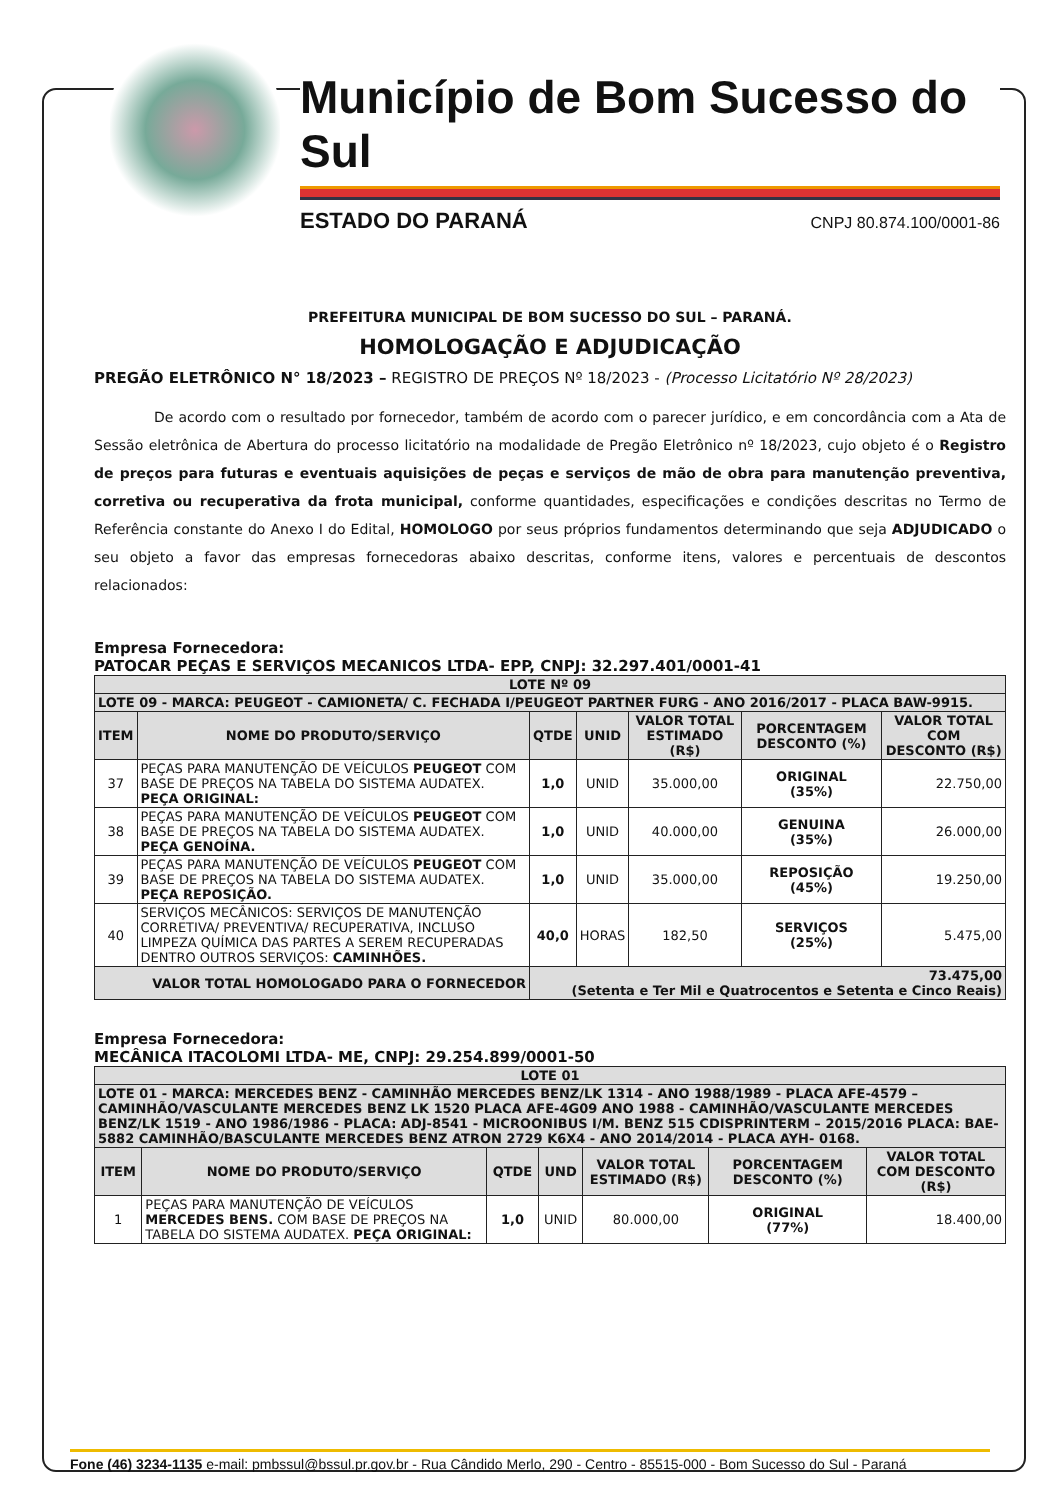Município de Bom Sucesso do Sul
ESTADO DO PARANÁ CNPJ 80.874.100/0001-86
PREFEITURA MUNICIPAL DE BOM SUCESSO DO SUL – PARANÁ.
HOMOLOGAÇÃO E ADJUDICAÇÃO
PREGÃO ELETRÔNICO N° 18/2023 – REGISTRO DE PREÇOS Nº 18/2023 - (Processo Licitatório Nº 28/2023)
De acordo com o resultado por fornecedor, também de acordo com o parecer jurídico, e em concordância com a Ata de Sessão eletrônica de Abertura do processo licitatório na modalidade de Pregão Eletrônico nº 18/2023, cujo objeto é o Registro de preços para futuras e eventuais aquisições de peças e serviços de mão de obra para manutenção preventiva, corretiva ou recuperativa da frota municipal, conforme quantidades, especificações e condições descritas no Termo de Referência constante do Anexo I do Edital, HOMOLOGO por seus próprios fundamentos determinando que seja ADJUDICADO o seu objeto a favor das empresas fornecedoras abaixo descritas, conforme itens, valores e percentuais de descontos relacionados:
Empresa Fornecedora:
PATOCAR PEÇAS E SERVIÇOS MECANICOS LTDA- EPP, CNPJ: 32.297.401/0001-41
| LOTE Nº 09 | | | | | | |
| --- | --- | --- | --- | --- | --- | --- |
| LOTE 09 - MARCA: PEUGEOT - CAMIONETA/ C. FECHADA I/PEUGEOT PARTNER FURG - ANO 2016/2017 - PLACA BAW-9915. | | | | | | |
| ITEM | NOME DO PRODUTO/SERVIÇO | QTDE | UNID | VALOR TOTAL ESTIMADO (R$) | PORCENTAGEM DESCONTO (%) | VALOR TOTAL COM DESCONTO (R$) |
| 37 | PEÇAS PARA MANUTENÇÃO DE VEÍCULOS PEUGEOT COM BASE DE PREÇOS NA TABELA DO SISTEMA AUDATEX. PEÇA ORIGINAL: | 1,0 | UNID | 35.000,00 | ORIGINAL (35%) | 22.750,00 |
| 38 | PEÇAS PARA MANUTENÇÃO DE VEÍCULOS PEUGEOT COM BASE DE PREÇOS NA TABELA DO SISTEMA AUDATEX. PEÇA GENOÍNA. | 1,0 | UNID | 40.000,00 | GENUINA (35%) | 26.000,00 |
| 39 | PEÇAS PARA MANUTENÇÃO DE VEÍCULOS PEUGEOT COM BASE DE PREÇOS NA TABELA DO SISTEMA AUDATEX. PEÇA REPOSIÇÃO. | 1,0 | UNID | 35.000,00 | REPOSIÇÃO (45%) | 19.250,00 |
| 40 | SERVIÇOS MECÂNICOS: SERVIÇOS DE MANUTENÇÃO CORRETIVA/ PREVENTIVA/ RECUPERATIVA, INCLUSO LIMPEZA QUÍMICA DAS PARTES A SEREM RECUPERADAS DENTRO OUTROS SERVIÇOS: CAMINHÕES. | 40,0 | HORAS | 182,50 | SERVIÇOS (25%) | 5.475,00 |
| VALOR TOTAL HOMOLOGADO PARA O FORNECEDOR | | 73.475,00 (Setenta e Ter Mil e Quatrocentos e Setenta e Cinco Reais) | | | | |
Empresa Fornecedora:
MECÂNICA ITACOLOMI LTDA- ME, CNPJ: 29.254.899/0001-50
| LOTE 01 | | | | | | |
| --- | --- | --- | --- | --- | --- | --- |
| LOTE 01 - MARCA: MERCEDES BENZ - CAMINHÃO MERCEDES BENZ/LK 1314 - ANO 1988/1989 - PLACA AFE-4579 – CAMINHÃO/VASCULANTE MERCEDES BENZ LK 1520 PLACA AFE-4G09 ANO 1988 - CAMINHÃO/VASCULANTE MERCEDES BENZ/LK 1519 - ANO 1986/1986 - PLACA: ADJ-8541 - MICROONIBUS I/M. BENZ 515 CDISPRINTERM – 2015/2016 PLACA: BAE-5882 CAMINHÃO/BASCULANTE MERCEDES BENZ ATRON 2729 K6X4 - ANO 2014/2014 - PLACA AYH- 0168. | | | | | | |
| ITEM | NOME DO PRODUTO/SERVIÇO | QTDE | UND | VALOR TOTAL ESTIMADO (R$) | PORCENTAGEM DESCONTO (%) | VALOR TOTAL COM DESCONTO (R$) |
| 1 | PEÇAS PARA MANUTENÇÃO DE VEÍCULOS MERCEDES BENS. COM BASE DE PREÇOS NA TABELA DO SISTEMA AUDATEX. PEÇA ORIGINAL: | 1,0 | UNID | 80.000,00 | ORIGINAL (77%) | 18.400,00 |
Fone (46) 3234-1135 e-mail: pmbssul@bssul.pr.gov.br - Rua Cândido Merlo, 290 - Centro - 85515-000 - Bom Sucesso do Sul - Paraná